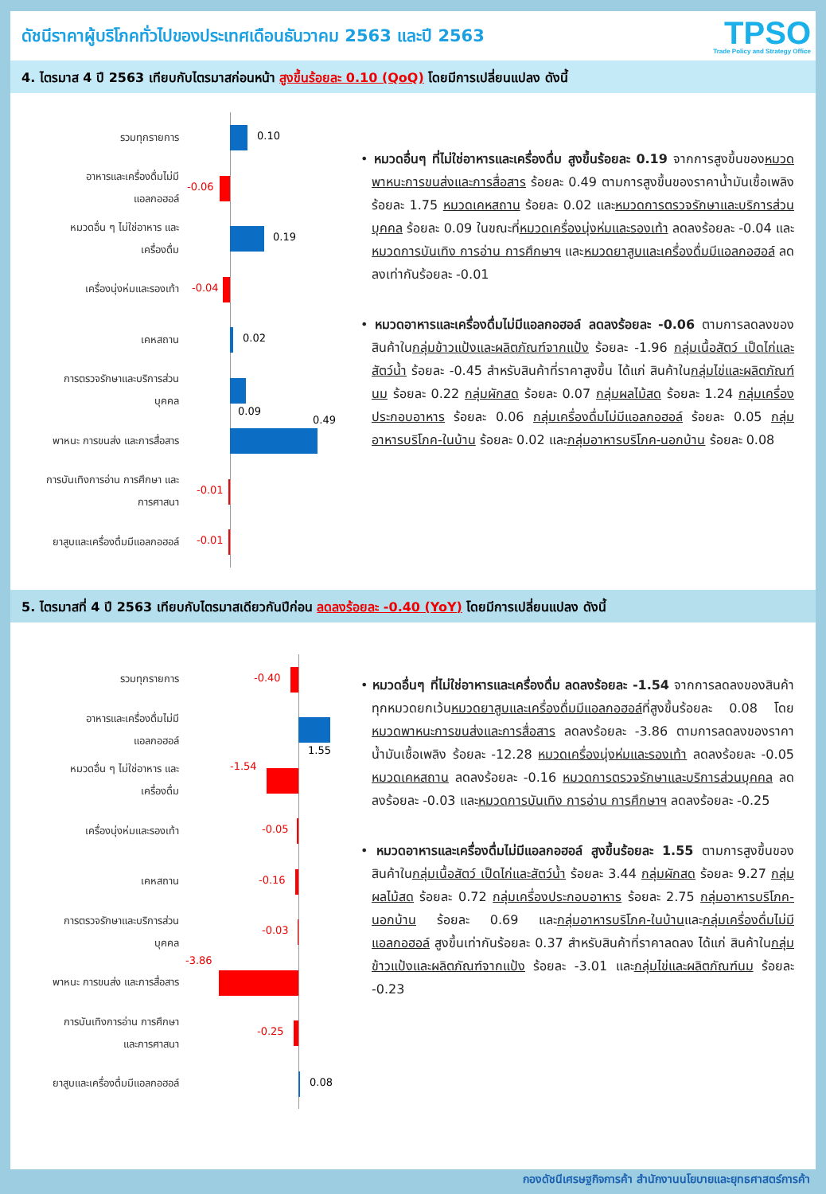ดัชนีราคาผู้บริโภคทั่วไปของประเทศเดือนธันวาคม 2563 และปี 2563
TPSO
Trade Policy and Strategy Office
4. ไตรมาส 4 ปี 2563 เทียบกับไตรมาสก่อนหน้า สูงขึ้นร้อยละ 0.10 (QoQ) โดยมีการเปลี่ยนแปลง ดังนี้
รวมทุกรายการ
0.10
อาหารและเครื่องดื่มไม่มี
แอลกอฮอล์
-0.06
หมวดอื่น ๆ ไม่ใช่อาหาร และ
เครื่องดื่ม
0.19
เครื่องนุ่งห่มและรองเท้า
-0.04
เคหสถาน
0.02
การตรวจรักษาและบริการส่วน
บุคคล
0.09
พาหนะ การขนส่ง และการสื่อสาร
0.49
การบันเทิงการอ่าน การศึกษา และ
การศาสนา
-0.01
ยาสูบและเครื่องดื่มมีแอลกอฮอล์
-0.01
• หมวดอื่นๆ ที่ไม่ใช่อาหารและเครื่องดื่ม สูงขึ้นร้อยละ 0.19 จากการสูงขึ้นของหมวดพาหนะการขนส่งและการสื่อสาร ร้อยละ 0.49 ตามการสูงขึ้นของราคาน้ำมันเชื้อเพลิง ร้อยละ 1.75 หมวดเคหสถาน ร้อยละ 0.02 และหมวดการตรวจรักษาและบริการส่วนบุคคล ร้อยละ 0.09 ในขณะที่หมวดเครื่องนุ่งห่มและรองเท้า ลดลงร้อยละ -0.04 และหมวดการบันเทิง การอ่าน การศึกษาฯ และหมวดยาสูบและเครื่องดื่มมีแอลกอฮอล์ ลดลงเท่ากันร้อยละ -0.01
• หมวดอาหารและเครื่องดื่มไม่มีแอลกอฮอล์ ลดลงร้อยละ -0.06 ตามการลดลงของสินค้าในกลุ่มข้าวแป้งและผลิตภัณฑ์จากแป้ง ร้อยละ -1.96 กลุ่มเนื้อสัตว์ เป็ดไก่และสัตว์น้ำ ร้อยละ -0.45 สำหรับสินค้าที่ราคาสูงขึ้น ได้แก่ สินค้าในกลุ่มไข่และผลิตภัณฑ์นม ร้อยละ 0.22 กลุ่มผักสด ร้อยละ 0.07 กลุ่มผลไม้สด ร้อยละ 1.24 กลุ่มเครื่องประกอบอาหาร ร้อยละ 0.06 กลุ่มเครื่องดื่มไม่มีแอลกอฮอล์ ร้อยละ 0.05 กลุ่มอาหารบริโภค-ในบ้าน ร้อยละ 0.02 และกลุ่มอาหารบริโภค-นอกบ้าน ร้อยละ 0.08
5. ไตรมาสที่ 4 ปี 2563 เทียบกับไตรมาสเดียวกันปีก่อน ลดลงร้อยละ -0.40 (YoY) โดยมีการเปลี่ยนแปลง ดังนี้
รวมทุกรายการ
-0.40
อาหารและเครื่องดื่มไม่มี
แอลกอฮอล์
1.55
หมวดอื่น ๆ ไม่ใช่อาหาร และ
เครื่องดื่ม
-1.54
เครื่องนุ่งห่มและรองเท้า
-0.05
เคหสถาน
-0.16
การตรวจรักษาและบริการส่วน
บุคคล
-0.03
พาหนะ การขนส่ง และการสื่อสาร
-3.86
การบันเทิงการอ่าน การศึกษา
และการศาสนา
-0.25
ยาสูบและเครื่องดื่มมีแอลกอฮอล์
0.08
• หมวดอื่นๆ ที่ไม่ใช่อาหารและเครื่องดื่ม ลดลงร้อยละ -1.54 จากการลดลงของสินค้าทุกหมวดยกเว้นหมวดยาสูบและเครื่องดื่มมีแอลกอฮอล์ที่สูงขึ้นร้อยละ 0.08 โดยหมวดพาหนะการขนส่งและการสื่อสาร ลดลงร้อยละ -3.86 ตามการลดลงของราคาน้ำมันเชื้อเพลิง ร้อยละ -12.28 หมวดเครื่องนุ่งห่มและรองเท้า ลดลงร้อยละ -0.05 หมวดเคหสถาน ลดลงร้อยละ -0.16 หมวดการตรวจรักษาและบริการส่วนบุคคล ลดลงร้อยละ -0.03 และหมวดการบันเทิง การอ่าน การศึกษาฯ ลดลงร้อยละ -0.25
• หมวดอาหารและเครื่องดื่มไม่มีแอลกอฮอล์ สูงขึ้นร้อยละ 1.55 ตามการสูงขึ้นของสินค้าในกลุ่มเนื้อสัตว์ เป็ดไก่และสัตว์น้ำ ร้อยละ 3.44 กลุ่มผักสด ร้อยละ 9.27 กลุ่มผลไม้สด ร้อยละ 0.72 กลุ่มเครื่องประกอบอาหาร ร้อยละ 2.75 กลุ่มอาหารบริโภค-นอกบ้าน ร้อยละ 0.69 และกลุ่มอาหารบริโภค-ในบ้านและกลุ่มเครื่องดื่มไม่มีแอลกอฮอล์ สูงขึ้นเท่ากันร้อยละ 0.37 สำหรับสินค้าที่ราคาลดลง ได้แก่ สินค้าในกลุ่มข้าวแป้งและผลิตภัณฑ์จากแป้ง ร้อยละ -3.01 และกลุ่มไข่และผลิตภัณฑ์นม ร้อยละ -0.23
กองดัชนีเศรษฐกิจการค้า สำนักงานนโยบายและยุทธศาสตร์การค้า